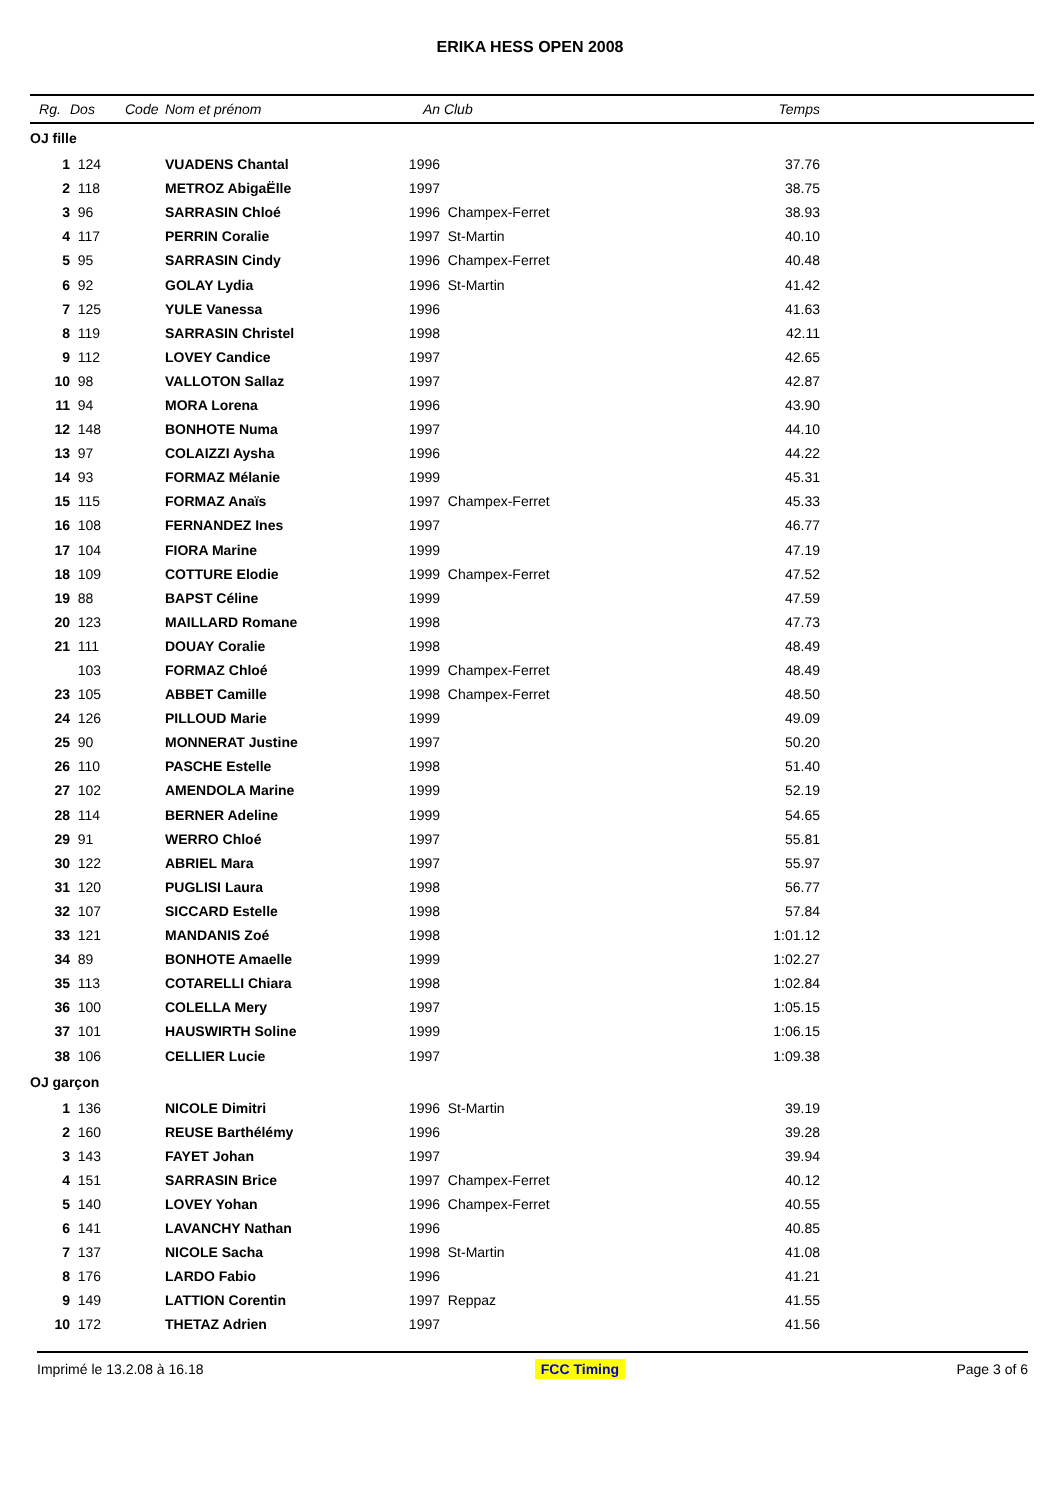ERIKA HESS OPEN 2008
| Rg. | Dos | Code | Nom et prénom | An | Club | Temps | |
| --- | --- | --- | --- | --- | --- | --- | --- |
| OJ fille | | | | | | | |
| 1 | 124 | | VUADENS Chantal | 1996 | | 37.76 | |
| 2 | 118 | | METROZ AbigaËlle | 1997 | | 38.75 | |
| 3 | 96 | | SARRASIN Chloé | 1996 | Champex-Ferret | 38.93 | |
| 4 | 117 | | PERRIN Coralie | 1997 | St-Martin | 40.10 | |
| 5 | 95 | | SARRASIN Cindy | 1996 | Champex-Ferret | 40.48 | |
| 6 | 92 | | GOLAY Lydia | 1996 | St-Martin | 41.42 | |
| 7 | 125 | | YULE Vanessa | 1996 | | 41.63 | |
| 8 | 119 | | SARRASIN Christel | 1998 | | 42.11 | |
| 9 | 112 | | LOVEY Candice | 1997 | | 42.65 | |
| 10 | 98 | | VALLOTON Sallaz | 1997 | | 42.87 | |
| 11 | 94 | | MORA Lorena | 1996 | | 43.90 | |
| 12 | 148 | | BONHOTE Numa | 1997 | | 44.10 | |
| 13 | 97 | | COLAIZZI Aysha | 1996 | | 44.22 | |
| 14 | 93 | | FORMAZ Mélanie | 1999 | | 45.31 | |
| 15 | 115 | | FORMAZ Anaïs | 1997 | Champex-Ferret | 45.33 | |
| 16 | 108 | | FERNANDEZ Ines | 1997 | | 46.77 | |
| 17 | 104 | | FIORA Marine | 1999 | | 47.19 | |
| 18 | 109 | | COTTURE Elodie | 1999 | Champex-Ferret | 47.52 | |
| 19 | 88 | | BAPST Céline | 1999 | | 47.59 | |
| 20 | 123 | | MAILLARD Romane | 1998 | | 47.73 | |
| 21 | 111 | | DOUAY Coralie | 1998 | | 48.49 | |
| | 103 | | FORMAZ Chloé | 1999 | Champex-Ferret | 48.49 | |
| 23 | 105 | | ABBET Camille | 1998 | Champex-Ferret | 48.50 | |
| 24 | 126 | | PILLOUD Marie | 1999 | | 49.09 | |
| 25 | 90 | | MONNERAT Justine | 1997 | | 50.20 | |
| 26 | 110 | | PASCHE Estelle | 1998 | | 51.40 | |
| 27 | 102 | | AMENDOLA Marine | 1999 | | 52.19 | |
| 28 | 114 | | BERNER Adeline | 1999 | | 54.65 | |
| 29 | 91 | | WERRO Chloé | 1997 | | 55.81 | |
| 30 | 122 | | ABRIEL Mara | 1997 | | 55.97 | |
| 31 | 120 | | PUGLISI Laura | 1998 | | 56.77 | |
| 32 | 107 | | SICCARD Estelle | 1998 | | 57.84 | |
| 33 | 121 | | MANDANIS Zoé | 1998 | | 1:01.12 | |
| 34 | 89 | | BONHOTE Amaelle | 1999 | | 1:02.27 | |
| 35 | 113 | | COTARELLI Chiara | 1998 | | 1:02.84 | |
| 36 | 100 | | COLELLA Mery | 1997 | | 1:05.15 | |
| 37 | 101 | | HAUSWIRTH Soline | 1999 | | 1:06.15 | |
| 38 | 106 | | CELLIER Lucie | 1997 | | 1:09.38 | |
| OJ garçon | | | | | | | |
| 1 | 136 | | NICOLE Dimitri | 1996 | St-Martin | 39.19 | |
| 2 | 160 | | REUSE Barthélémy | 1996 | | 39.28 | |
| 3 | 143 | | FAYET Johan | 1997 | | 39.94 | |
| 4 | 151 | | SARRASIN Brice | 1997 | Champex-Ferret | 40.12 | |
| 5 | 140 | | LOVEY Yohan | 1996 | Champex-Ferret | 40.55 | |
| 6 | 141 | | LAVANCHY Nathan | 1996 | | 40.85 | |
| 7 | 137 | | NICOLE Sacha | 1998 | St-Martin | 41.08 | |
| 8 | 176 | | LARDO Fabio | 1996 | | 41.21 | |
| 9 | 149 | | LATTION Corentin | 1997 | Reppaz | 41.55 | |
| 10 | 172 | | THETAZ Adrien | 1997 | | 41.56 | |
Imprimé le 13.2.08 à 16.18 FCC Timing Page 3 of 6